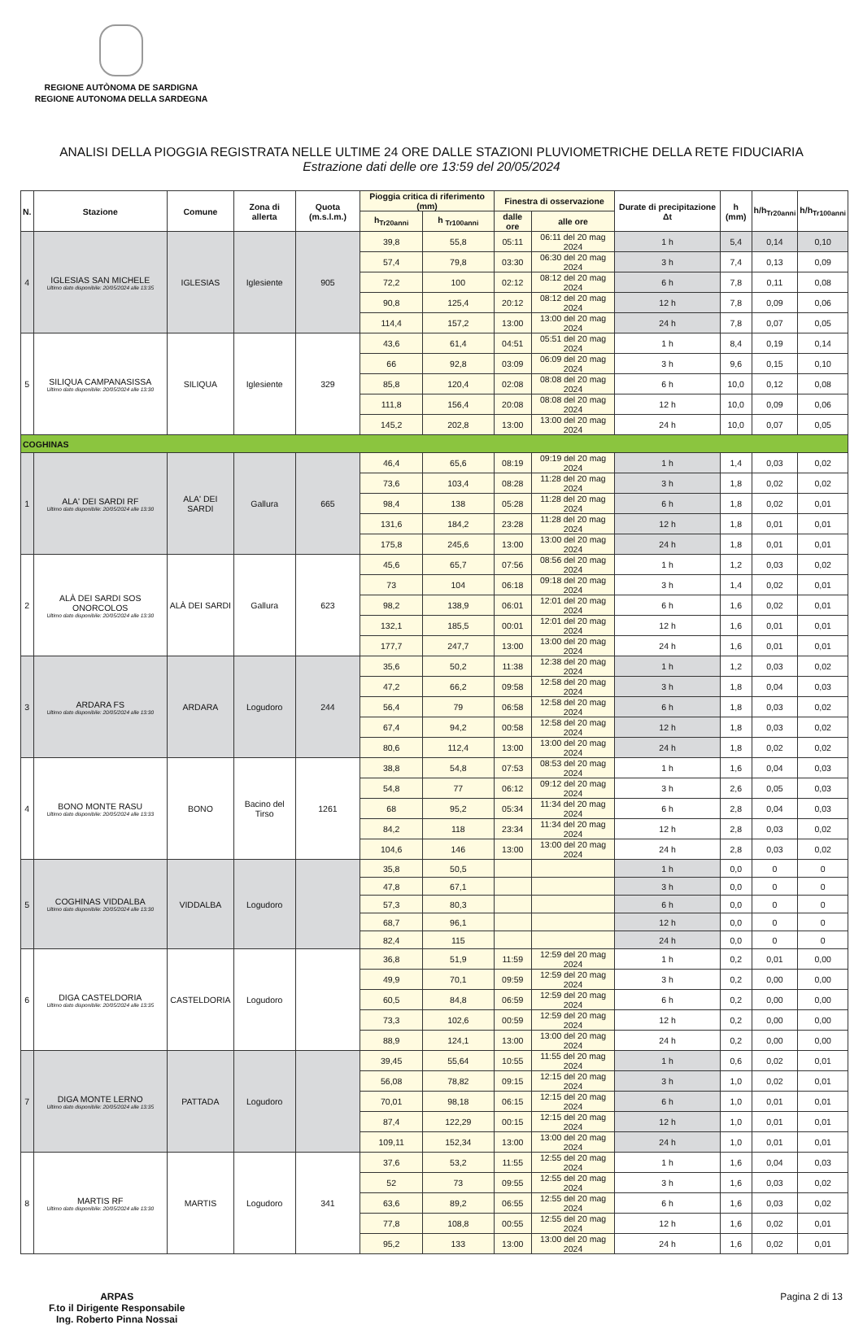REGIONE AUTÒNOMA DE SARDIGNA
REGIONE AUTONOMA DELLA SARDEGNA
ANALISI DELLA PIOGGIA REGISTRATA NELLE ULTIME 24 ORE DALLE STAZIONI PLUVIOMETRICHE DELLA RETE FIDUCIARIA
Estrazione dati delle ore 13:59 del 20/05/2024
| N. | Stazione | Comune | Zona di allerta | Quota (m.s.l.m.) | Pioggia critica di riferimento (mm) | | Finestra di osservazione | | Durate di precipitazione Δt | h (mm) | h/h<sub>Tr20anni</sub> | h/h<sub>Tr100anni</sub> |
| --- | --- | --- | --- | --- | --- | --- | --- | --- | --- | --- | --- | --- |
| | | | | | h<sub>Tr20anni</sub> | h <sub>Tr100anni</sub> | dalle ore | alle ore | | | | |
| 4 | IGLESIAS SAN MICHELE Ultimo dato disponibile: 20/05/2024 alle 13:35 | IGLESIAS | Iglesiente | 905 | 39,8 | 55,8 | 05:11 | 06:11 del 20 mag 2024 | 1 h | 5,4 | 0,14 | 0,10 |
| | | | | | 57,4 | 79,8 | 03:30 | 06:30 del 20 mag 2024 | 3 h | 7,4 | 0,13 | 0,09 |
| | | | | | 72,2 | 100 | 02:12 | 08:12 del 20 mag 2024 | 6 h | 7,8 | 0,11 | 0,08 |
| | | | | | 90,8 | 125,4 | 20:12 | 08:12 del 20 mag 2024 | 12 h | 7,8 | 0,09 | 0,06 |
| | | | | | 114,4 | 157,2 | 13:00 | 13:00 del 20 mag 2024 | 24 h | 7,8 | 0,07 | 0,05 |
| 5 | SILIQUA CAMPANASISSA Ultimo dato disponibile: 20/05/2024 alle 13:30 | SILIQUA | Iglesiente | 329 | 43,6 | 61,4 | 04:51 | 05:51 del 20 mag 2024 | 1 h | 8,4 | 0,19 | 0,14 |
| | | | | | 66 | 92,8 | 03:09 | 06:09 del 20 mag 2024 | 3 h | 9,6 | 0,15 | 0,10 |
| | | | | | 85,8 | 120,4 | 02:08 | 08:08 del 20 mag 2024 | 6 h | 10,0 | 0,12 | 0,08 |
| | | | | | 111,8 | 156,4 | 20:08 | 08:08 del 20 mag 2024 | 12 h | 10,0 | 0,09 | 0,06 |
| | | | | | 145,2 | 202,8 | 13:00 | 13:00 del 20 mag 2024 | 24 h | 10,0 | 0,07 | 0,05 |
| COGHINAS | | | | | | | | | | | | |
| 1 | ALA' DEI SARDI RF Ultimo dato disponibile: 20/05/2024 alle 13:30 | ALA' DEI SARDI | Gallura | 665 | 46,4 | 65,6 | 08:19 | 09:19 del 20 mag 2024 | 1 h | 1,4 | 0,03 | 0,02 |
| | | | | | 73,6 | 103,4 | 08:28 | 11:28 del 20 mag 2024 | 3 h | 1,8 | 0,02 | 0,02 |
| | | | | | 98,4 | 138 | 05:28 | 11:28 del 20 mag 2024 | 6 h | 1,8 | 0,02 | 0,01 |
| | | | | | 131,6 | 184,2 | 23:28 | 11:28 del 20 mag 2024 | 12 h | 1,8 | 0,01 | 0,01 |
| | | | | | 175,8 | 245,6 | 13:00 | 13:00 del 20 mag 2024 | 24 h | 1,8 | 0,01 | 0,01 |
| 2 | ALÀ DEI SARDI SOS ONORCOLOS Ultimo dato disponibile: 20/05/2024 alle 13:30 | ALÀ DEI SARDI | Gallura | 623 | 45,6 | 65,7 | 07:56 | 08:56 del 20 mag 2024 | 1 h | 1,2 | 0,03 | 0,02 |
| | | | | | 73 | 104 | 06:18 | 09:18 del 20 mag 2024 | 3 h | 1,4 | 0,02 | 0,01 |
| | | | | | 98,2 | 138,9 | 06:01 | 12:01 del 20 mag 2024 | 6 h | 1,6 | 0,02 | 0,01 |
| | | | | | 132,1 | 185,5 | 00:01 | 12:01 del 20 mag 2024 | 12 h | 1,6 | 0,01 | 0,01 |
| | | | | | 177,7 | 247,7 | 13:00 | 13:00 del 20 mag 2024 | 24 h | 1,6 | 0,01 | 0,01 |
| 3 | ARDARA FS Ultimo dato disponibile: 20/05/2024 alle 13:30 | ARDARA | Logudoro | 244 | 35,6 | 50,2 | 11:38 | 12:38 del 20 mag 2024 | 1 h | 1,2 | 0,03 | 0,02 |
| | | | | | 47,2 | 66,2 | 09:58 | 12:58 del 20 mag 2024 | 3 h | 1,8 | 0,04 | 0,03 |
| | | | | | 56,4 | 79 | 06:58 | 12:58 del 20 mag 2024 | 6 h | 1,8 | 0,03 | 0,02 |
| | | | | | 67,4 | 94,2 | 00:58 | 12:58 del 20 mag 2024 | 12 h | 1,8 | 0,03 | 0,02 |
| | | | | | 80,6 | 112,4 | 13:00 | 13:00 del 20 mag 2024 | 24 h | 1,8 | 0,02 | 0,02 |
| 4 | BONO MONTE RASU Ultimo dato disponibile: 20/05/2024 alle 13:33 | BONO | Bacino del Tirso | 1261 | 38,8 | 54,8 | 07:53 | 08:53 del 20 mag 2024 | 1 h | 1,6 | 0,04 | 0,03 |
| | | | | | 54,8 | 77 | 06:12 | 09:12 del 20 mag 2024 | 3 h | 2,6 | 0,05 | 0,03 |
| | | | | | 68 | 95,2 | 05:34 | 11:34 del 20 mag 2024 | 6 h | 2,8 | 0,04 | 0,03 |
| | | | | | 84,2 | 118 | 23:34 | 11:34 del 20 mag 2024 | 12 h | 2,8 | 0,03 | 0,02 |
| | | | | | 104,6 | 146 | 13:00 | 13:00 del 20 mag 2024 | 24 h | 2,8 | 0,03 | 0,02 |
| 5 | COGHINAS VIDDALBA Ultimo dato disponibile: 20/05/2024 alle 13:30 | VIDDALBA | Logudoro | | 35,8 | 50,5 | | | 1 h | 0,0 | 0 | 0 |
| | | | | | 47,8 | 67,1 | | | 3 h | 0,0 | 0 | 0 |
| | | | | | 57,3 | 80,3 | | | 6 h | 0,0 | 0 | 0 |
| | | | | | 68,7 | 96,1 | | | 12 h | 0,0 | 0 | 0 |
| | | | | | 82,4 | 115 | | | 24 h | 0,0 | 0 | 0 |
| 6 | DIGA CASTELDORIA Ultimo dato disponibile: 20/05/2024 alle 13:35 | CASTELDORIA | Logudoro | | 36,8 | 51,9 | 11:59 | 12:59 del 20 mag 2024 | 1 h | 0,2 | 0,01 | 0,00 |
| | | | | | 49,9 | 70,1 | 09:59 | 12:59 del 20 mag 2024 | 3 h | 0,2 | 0,00 | 0,00 |
| | | | | | 60,5 | 84,8 | 06:59 | 12:59 del 20 mag 2024 | 6 h | 0,2 | 0,00 | 0,00 |
| | | | | | 73,3 | 102,6 | 00:59 | 12:59 del 20 mag 2024 | 12 h | 0,2 | 0,00 | 0,00 |
| | | | | | 88,9 | 124,1 | 13:00 | 13:00 del 20 mag 2024 | 24 h | 0,2 | 0,00 | 0,00 |
| 7 | DIGA MONTE LERNO Ultimo dato disponibile: 20/05/2024 alle 13:35 | PATTADA | Logudoro | | 39,45 | 55,64 | 10:55 | 11:55 del 20 mag 2024 | 1 h | 0,6 | 0,02 | 0,01 |
| | | | | | 56,08 | 78,82 | 09:15 | 12:15 del 20 mag 2024 | 3 h | 1,0 | 0,02 | 0,01 |
| | | | | | 70,01 | 98,18 | 06:15 | 12:15 del 20 mag 2024 | 6 h | 1,0 | 0,01 | 0,01 |
| | | | | | 87,4 | 122,29 | 00:15 | 12:15 del 20 mag 2024 | 12 h | 1,0 | 0,01 | 0,01 |
| | | | | | 109,11 | 152,34 | 13:00 | 13:00 del 20 mag 2024 | 24 h | 1,0 | 0,01 | 0,01 |
| 8 | MARTIS RF Ultimo dato disponibile: 20/05/2024 alle 13:30 | MARTIS | Logudoro | 341 | 37,6 | 53,2 | 11:55 | 12:55 del 20 mag 2024 | 1 h | 1,6 | 0,04 | 0,03 |
| | | | | | 52 | 73 | 09:55 | 12:55 del 20 mag 2024 | 3 h | 1,6 | 0,03 | 0,02 |
| | | | | | 63,6 | 89,2 | 06:55 | 12:55 del 20 mag 2024 | 6 h | 1,6 | 0,03 | 0,02 |
| | | | | | 77,8 | 108,8 | 00:55 | 12:55 del 20 mag 2024 | 12 h | 1,6 | 0,02 | 0,01 |
| | | | | | 95,2 | 133 | 13:00 | 13:00 del 20 mag 2024 | 24 h | 1,6 | 0,02 | 0,01 |
ARPAS
F.to il Dirigente Responsabile
Ing. Roberto Pinna Nossai
Pagina 2 di 13